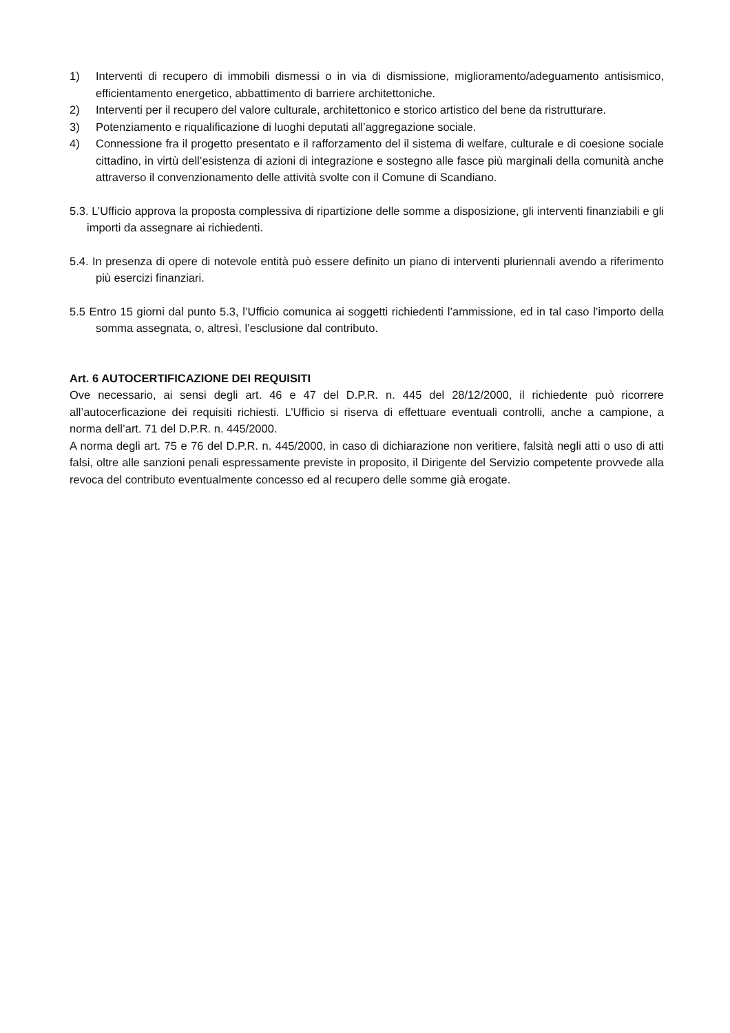1) Interventi di recupero di immobili dismessi o in via di dismissione, miglioramento/adeguamento antisismico, efficientamento energetico, abbattimento di barriere architettoniche.
2) Interventi per il recupero del valore culturale, architettonico e storico artistico del bene da ristrutturare.
3) Potenziamento e riqualificazione di luoghi deputati all’aggregazione sociale.
4) Connessione fra il progetto presentato e il rafforzamento del il sistema di welfare, culturale e di coesione sociale cittadino, in virtù dell’esistenza di azioni di integrazione e sostegno alle fasce più marginali della comunità anche attraverso il convenzionamento delle attività svolte con il Comune di Scandiano.
5.3. L’Ufficio approva la proposta complessiva di ripartizione delle somme a disposizione, gli interventi finanziabili e gli importi da assegnare ai richiedenti.
5.4. In presenza di opere di notevole entità può essere definito un piano di interventi pluriennali avendo a riferimento più esercizi finanziari.
5.5 Entro 15 giorni dal punto 5.3, l’Ufficio comunica ai soggetti richiedenti l’ammissione, ed in tal caso l’importo della somma assegnata, o, altresì, l’esclusione dal contributo.
Art. 6 AUTOCERTIFICAZIONE DEI REQUISITI
Ove necessario, ai sensi degli art. 46 e 47 del D.P.R. n. 445 del 28/12/2000, il richiedente può ricorrere all’autocerficazione dei requisiti richiesti. L’Ufficio si riserva di effettuare eventuali controlli, anche a campione, a norma dell’art. 71 del D.P.R. n. 445/2000.
A norma degli art. 75 e 76 del D.P.R. n. 445/2000, in caso di dichiarazione non veritiere, falsità negli atti o uso di atti falsi, oltre alle sanzioni penali espressamente previste in proposito, il Dirigente del Servizio competente provvede alla revoca del contributo eventualmente concesso ed al recupero delle somme già erogate.